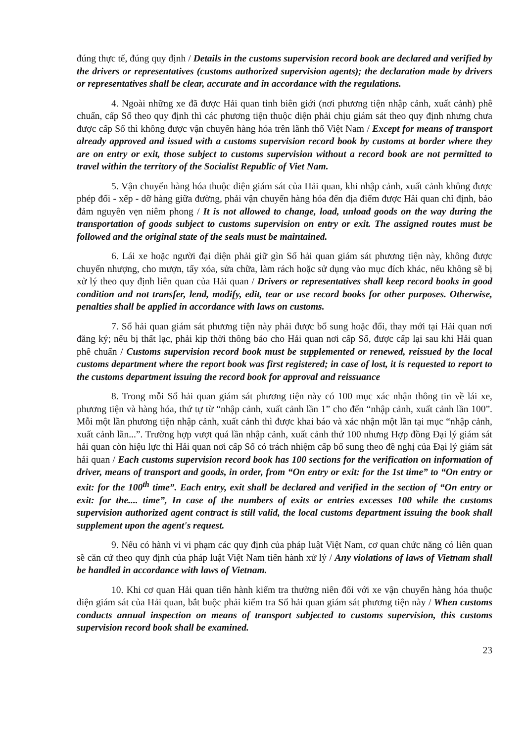đúng thực tế, đúng quy định / Details in the customs supervision record book are declared and verified by the drivers or representatives (customs authorized supervision agents); the declaration made by drivers or representatives shall be clear, accurate and in accordance with the regulations.
4. Ngoài những xe đã được Hải quan tỉnh biên giới (nơi phương tiện nhập cảnh, xuất cảnh) phê chuẩn, cấp Sổ theo quy định thì các phương tiện thuộc diện phải chịu giám sát theo quy định nhưng chưa được cấp Sổ thì không được vận chuyển hàng hóa trên lãnh thổ Việt Nam / Except for means of transport already approved and issued with a customs supervision record book by customs at border where they are on entry or exit, those subject to customs supervision without a record book are not permitted to travel within the territory of the Socialist Republic of Viet Nam.
5. Vận chuyển hàng hóa thuộc diện giám sát của Hải quan, khi nhập cảnh, xuất cảnh không được phép đổi - xếp - dỡ hàng giữa đường, phải vận chuyển hàng hóa đến địa điểm được Hải quan chỉ định, bảo đảm nguyên vẹn niêm phong / It is not allowed to change, load, unload goods on the way during the transportation of goods subject to customs supervision on entry or exit. The assigned routes must be followed and the original state of the seals must be maintained.
6. Lái xe hoặc người đại diện phải giữ gìn Sổ hải quan giám sát phương tiện này, không được chuyển nhượng, cho mượn, tẩy xóa, sửa chữa, làm rách hoặc sử dụng vào mục đích khác, nếu không sẽ bị xử lý theo quy định liên quan của Hải quan / Drivers or representatives shall keep record books in good condition and not transfer, lend, modify, edit, tear or use record books for other purposes. Otherwise, penalties shall be applied in accordance with laws on customs.
7. Sổ hải quan giám sát phương tiện này phải được bổ sung hoặc đổi, thay mới tại Hải quan nơi đăng ký; nếu bị thất lạc, phải kịp thời thông báo cho Hải quan nơi cấp Sổ, được cấp lại sau khi Hải quan phê chuẩn / Customs supervision record book must be supplemented or renewed, reissued by the local customs department where the report book was first registered; in case of lost, it is requested to report to the customs department issuing the record book for approval and reissuance
8. Trong mỗi Sổ hải quan giám sát phương tiện này có 100 mục xác nhận thông tin về lái xe, phương tiện và hàng hóa, thứ tự từ “nhập cảnh, xuất cảnh lần 1” cho đến “nhập cảnh, xuất cảnh lần 100”. Mỗi một lần phương tiện nhập cảnh, xuất cảnh thì được khai báo và xác nhận một lần tại mục “nhập cảnh, xuất cảnh lần...”. Trường hợp vượt quá lần nhập cảnh, xuất cảnh thứ 100 nhưng Hợp đồng Đại lý giám sát hải quan còn hiệu lực thì Hải quan nơi cấp Sổ có trách nhiệm cấp bổ sung theo đề nghị của Đại lý giám sát hải quan / Each customs supervision record book has 100 sections for the verification on information of driver, means of transport and goods, in order, from “On entry or exit: for the 1st time” to “On entry or exit: for the 100<sup>th</sup> time”. Each entry, exit shall be declared and verified in the section of “On entry or exit: for the.... time”, In case of the numbers of exits or entries excesses 100 while the customs supervision authorized agent contract is still valid, the local customs department issuing the book shall supplement upon the agent's request.
9. Nếu có hành vi vi phạm các quy định của pháp luật Việt Nam, cơ quan chức năng có liên quan sẽ căn cứ theo quy định của pháp luật Việt Nam tiến hành xử lý / Any violations of laws of Vietnam shall be handled in accordance with laws of Vietnam.
10. Khi cơ quan Hải quan tiến hành kiểm tra thường niên đối với xe vận chuyển hàng hóa thuộc diện giám sát của Hải quan, bắt buộc phải kiểm tra Sổ hải quan giám sát phương tiện này / When customs conducts annual inspection on means of transport subjected to customs supervision, this customs supervision record book shall be examined.
23